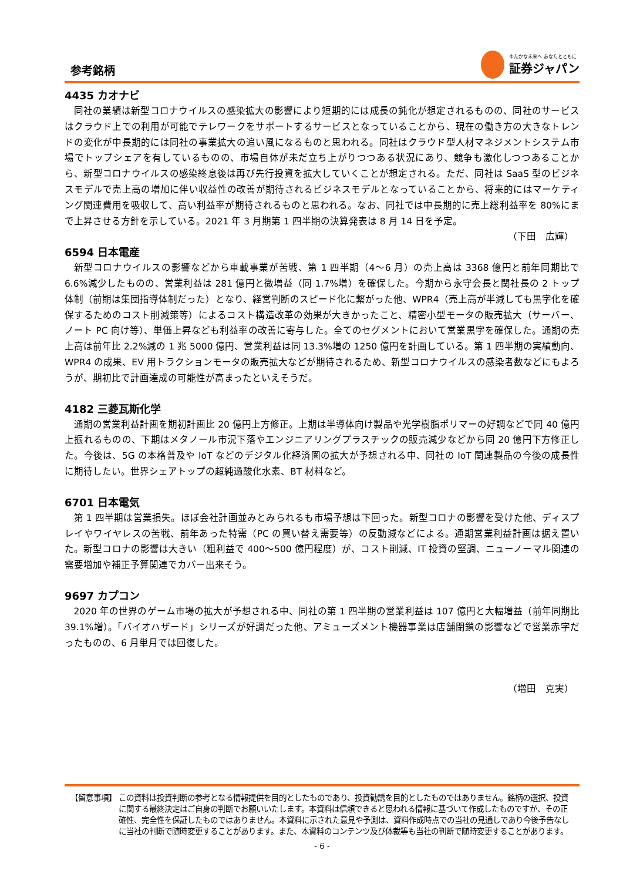参考銘柄
ゆたかな未来へ あなたとともに
証券ジャパン
4435 カオナビ
同社の業績は新型コロナウイルスの感染拡大の影響により短期的には成長の鈍化が想定されるものの、同社のサービスはクラウド上での利用が可能でテレワークをサポートするサービスとなっていることから、現在の働き方の大きなトレンドの変化が中長期的には同社の事業拡大の追い風になるものと思われる。同社はクラウド型人材マネジメントシステム市場でトップシェアを有しているものの、市場自体が未だ立ち上がりつつある状況にあり、競争も激化しつつあることから、新型コロナウイルスの感染終息後は再び先行投資を拡大していくことが想定される。ただ、同社は SaaS 型のビジネスモデルで売上高の増加に伴い収益性の改善が期待されるビジネスモデルとなっていることから、将来的にはマーケティング関連費用を吸収して、高い利益率が期待されるものと思われる。なお、同社では中長期的に売上総利益率を 80%にまで上昇させる方針を示している。2021 年 3 月期第 1 四半期の決算発表は 8 月 14 日を予定。
（下田　広輝）
6594 日本電産
新型コロナウイルスの影響などから車載事業が苦戦、第 1 四半期（4～6 月）の売上高は 3368 億円と前年同期比で 6.6%減少したものの、営業利益は 281 億円と微増益（同 1.7%増）を確保した。今期から永守会長と関社長の 2 トップ体制（前期は集団指導体制だった）となり、経営判断のスピード化に繋がった他、WPR4（売上高が半減しても黒字化を確保するためのコスト削減策等）によるコスト構造改革の効果が大きかったこと、精密小型モータの販売拡大（サーバー、ノート PC 向け等）、単価上昇なども利益率の改善に寄与した。全てのセグメントにおいて営業黒字を確保した。通期の売上高は前年比 2.2%減の 1 兆 5000 億円、営業利益は同 13.3%増の 1250 億円を計画している。第 1 四半期の実績動向、WPR4 の成果、EV 用トラクションモータの販売拡大などが期待されるため、新型コロナウイルスの感染者数などにもよろうが、期初比で計画達成の可能性が高まったといえそうだ。
4182 三菱瓦斯化学
通期の営業利益計画を期初計画比 20 億円上方修正。上期は半導体向け製品や光学樹脂ポリマーの好調などで同 40 億円上振れるものの、下期はメタノール市況下落やエンジニアリングプラスチックの販売減少などから同 20 億円下方修正した。今後は、5G の本格普及や IoT などのデジタル化経済圏の拡大が予想される中、同社の IoT 関連製品の今後の成長性に期待したい。世界シェアトップの超純過酸化水素、BT 材料など。
6701 日本電気
第 1 四半期は営業損失。ほぼ会社計画並みとみられるも市場予想は下回った。新型コロナの影響を受けた他、ディスプレイやワイヤレスの苦戦、前年あった特需（PC の買い替え需要等）の反動減などによる。通期営業利益計画は据え置いた。新型コロナの影響は大きい（粗利益で 400～500 億円程度）が、コスト削減、IT 投資の堅調、ニューノーマル関連の需要増加や補正予算関連でカバー出来そう。
9697 カプコン
2020 年の世界のゲーム市場の拡大が予想される中、同社の第 1 四半期の営業利益は 107 億円と大幅増益（前年同期比 39.1%増）。「バイオハザード」シリーズが好調だった他、アミューズメント機器事業は店舗閉鎖の影響などで営業赤字だったものの、6 月単月では回復した。
（増田　克実）
【留意事項】 この資料は投資判断の参考となる情報提供を目的としたものであり、投資勧誘を目的としたものではありません。銘柄の選択、投資に関する最終決定はご自身の判断でお願いいたします。本資料は信頼できると思われる情報に基づいて作成したものですが、その正確性、完全性を保証したものではありません。本資料に示された意見や予測は、資料作成時点での当社の見通しであり今後予告なしに当社の判断で随時変更することがあります。また、本資料のコンテンツ及び体裁等も当社の判断で随時変更することがあります。
- 6 -